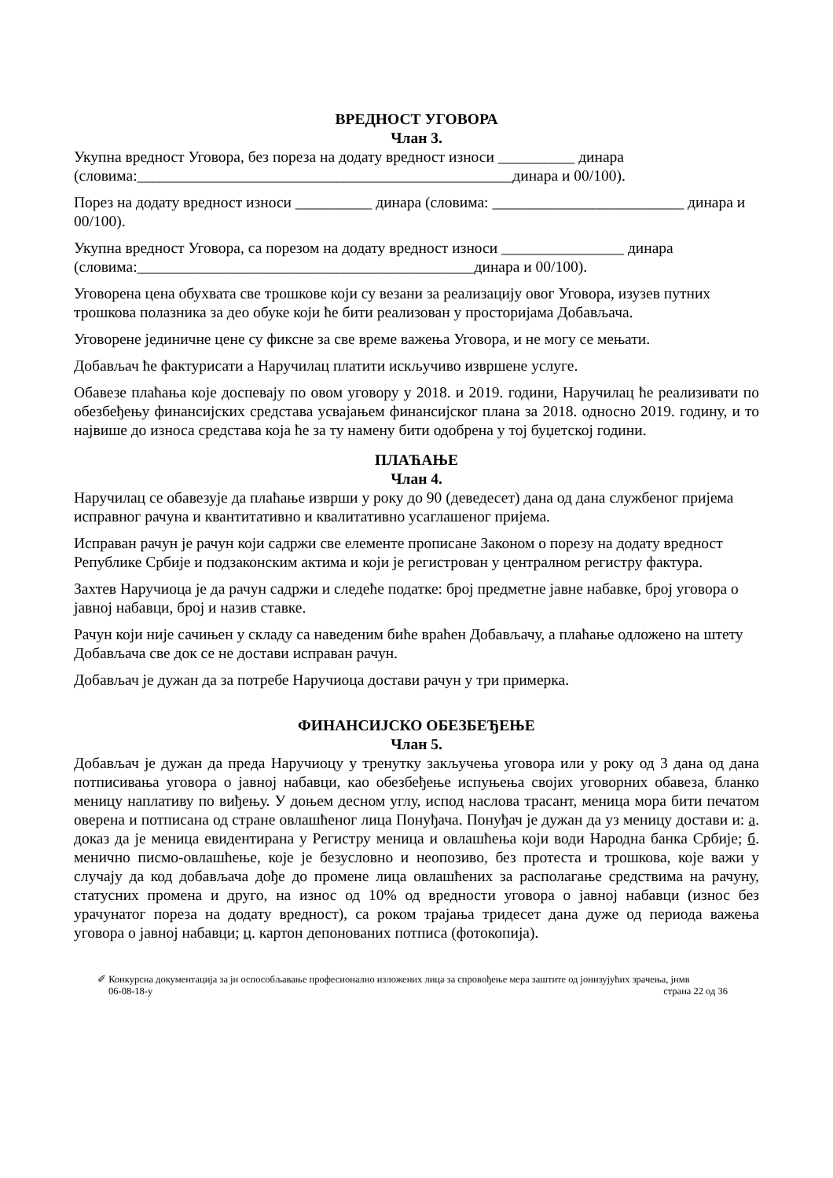ВРЕДНОСТ УГОВОРА
Члан 3.
Укупна вредност Уговора, без пореза на додату вредност износи __________ динара (словима:_________________________________________________динара и 00/100).
Порез на додату вредност износи __________ динара (словима: _________________________ динара и 00/100).
Укупна вредност Уговора, са порезом на додату вредност износи ________________ динара (словима:____________________________________________динара и 00/100).
Уговорена цена обухвата све трошкове који су везани за реализацију овог Уговора, изузев путних трошкова полазника за део обуке који ће бити реализован у просторијама Добављача.
Уговорене јединичне цене су фиксне за све време важења Уговора, и не могу се мењати.
Добављач ће фактурисати а Наручилац платити искључиво извршене услуге.
Обавезе плаћања које доспевају по овом уговору у 2018. и 2019. години, Наручилац ће реализивати по обезбеђењу финансијских средстава усвајањем финансијског плана за 2018. односно 2019. годину, и то највише до износа средстава која ће за ту намену бити одобрена у тој буџетској години.
ПЛАЋАЊЕ
Члан 4.
Наручилац се обавезује да плаћање изврши у року до 90 (деведесет) дана од дана службеног пријема исправног рачуна и квантитативно и квалитативно усаглашеног пријема.
Исправан рачун је рачун који садржи све елементе прописане Законом о порезу на додату вредност Републике Србије и подзаконским актима и који је регистрован у централном регистру фактура.
Захтев Наручиоца је да рачун садржи и следеће податке: број предметне јавне набавке, број уговора о јавној набавци, број и назив ставке.
Рачун који није сачињен у складу са наведеним биће враћен Добављачу, а плаћање одложено на штету Добављача све док се не достави исправан рачун.
Добављач је дужан да за потребе Наручиоца достави рачун у три примерка.
ФИНАНСИЈСКО ОБЕЗБЕЂЕЊЕ
Члан 5.
Добављач је дужан да преда Наручиоцу у тренутку закључења уговора или у року од 3 дана од дана потписивања уговора о јавној набавци, као обезбеђење испуњења својих уговорних обавеза, бланко меницу наплативу по виђењу. У доњем десном углу, испод наслова трасант, меница мора бити печатом оверена и потписана од стране овлашћеног лица Понуђача. Понуђач је дужан да уз меницу достави и: а. доказ да је меница евидентирана у Регистру меница и овлашћења који води Народна банка Србије; б. менично писмо-овлашћење, које је безусловно и неопозиво, без протеста и трошкова, које важи у случају да код добављача дође до промене лица овлашћених за располагање средствима на рачуну, статусних промена и друго, на износ од 10% од вредности уговора о јавној набавци (износ без урачунатог пореза на додату вредност), са роком трајања тридесет дана дуже од периода важења уговора о јавној набавци; ц. картон депонованих потписа (фотокопија).
✐ Конкурсна документација за јн оспособљавање професионално изложених лица за спровођење мера заштите од јонизујућих зрачења, јнмв
06-08-18-у страна 22 од 36